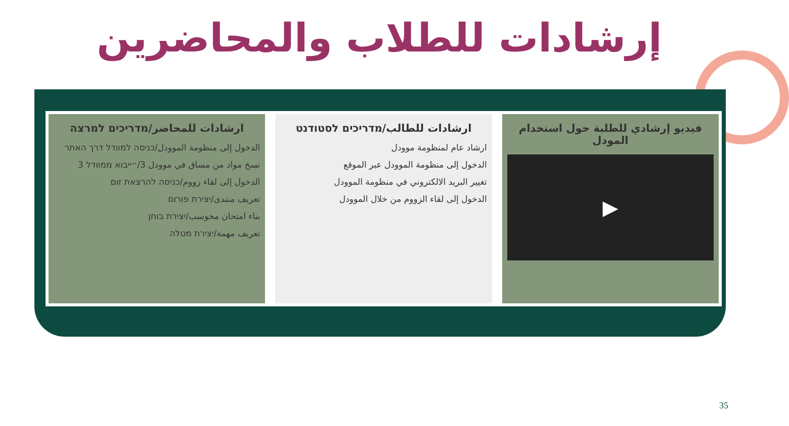إرشادات للطلاب والمحاضرين
فيديو إرشادي للطلبة حول استخدام المودل
▶
ارشادات للطالب/מדריכים לסטודנט
ارشاد عام لمنظومة موودل
الدخول إلى منظومة الموودل عبر الموقع
تغيير البريد الالكتروني في منظومة الموودل
الدخول إلى لقاء الزووم من خلال الموودل
ارشادات للمحاضر/מדריכים למרצה
الدخول إلى منظومة الموودل/כניסה למוודל דרך האתר
نسخ مواد من مساق في موودل 3/״ייבוא ממוודל 3
الدخول إلى لقاء زووم/כניסה להרצאת זום
تعريف منتدى/יצירת פורום
بناء امتحان محوسب/יצירת בוחן
تعريف مهمة/יצירת מטלה
35